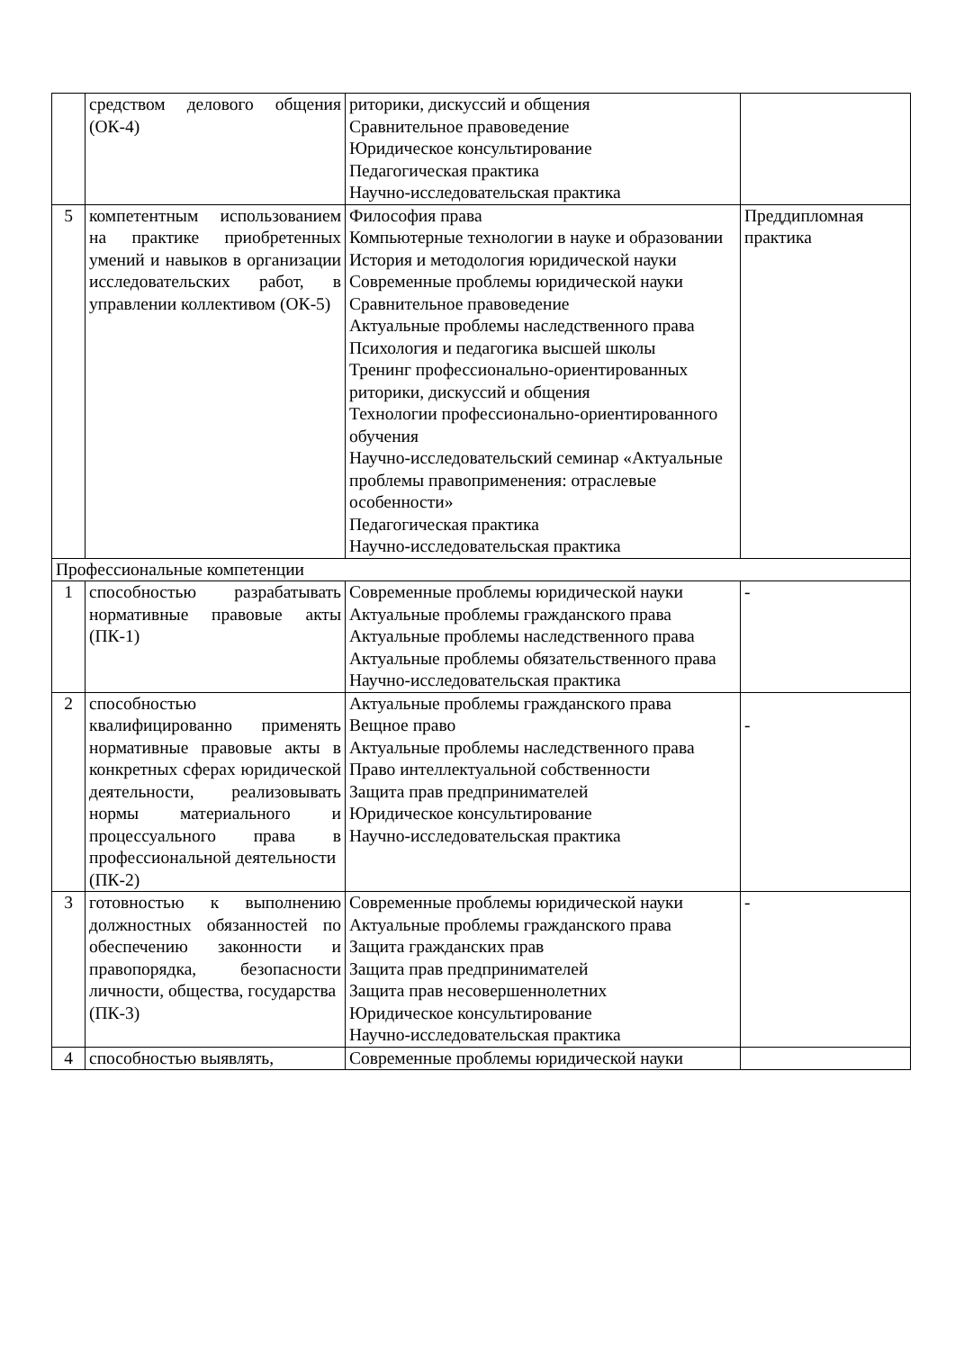| | средством делового общения (ОК-4) | риторики, дискуссий и общения Сравнительное правоведение Юридическое консультирование Педагогическая практика Научно-исследовательская практика | |
| 5 | компетентным использованием на практике приобретенных умений и навыков в организации исследовательских работ, в управлении коллективом (ОК-5) | Философия права Компьютерные технологии в науке и образовании История и методология юридической науки Современные проблемы юридической науки Сравнительное правоведение Актуальные проблемы наследственного права Психология и педагогика высшей школы Тренинг профессионально-ориентированных риторики, дискуссий и общения Технологии профессионально-ориентированного обучения Научно-исследовательский семинар «Актуальные проблемы правоприменения: отраслевые особенности» Педагогическая практика Научно-исследовательская практика | Преддипломная практика |
| Профессиональные компетенции | | | |
| 1 | способностью разрабатывать нормативные правовые акты (ПК-1) | Современные проблемы юридической науки Актуальные проблемы гражданского права Актуальные проблемы наследственного права Актуальные проблемы обязательственного права Научно-исследовательская практика | - |
| 2 | способностью квалифицированно применять нормативные правовые акты в конкретных сферах юридической деятельности, реализовывать нормы материального и процессуального права в профессиональной деятельности (ПК-2) | Актуальные проблемы гражданского права Вещное право Актуальные проблемы наследственного права Право интеллектуальной собственности Защита прав предпринимателей Юридическое консультирование Научно-исследовательская практика | - |
| 3 | готовностью к выполнению должностных обязанностей по обеспечению законности и правопорядка, безопасности личности, общества, государства (ПК-3) | Современные проблемы юридической науки Актуальные проблемы гражданского права Защита гражданских прав Защита прав предпринимателей Защита прав несовершеннолетних Юридическое консультирование Научно-исследовательская практика | - |
| 4 | способностью выявлять, | Современные проблемы юридической науки | |